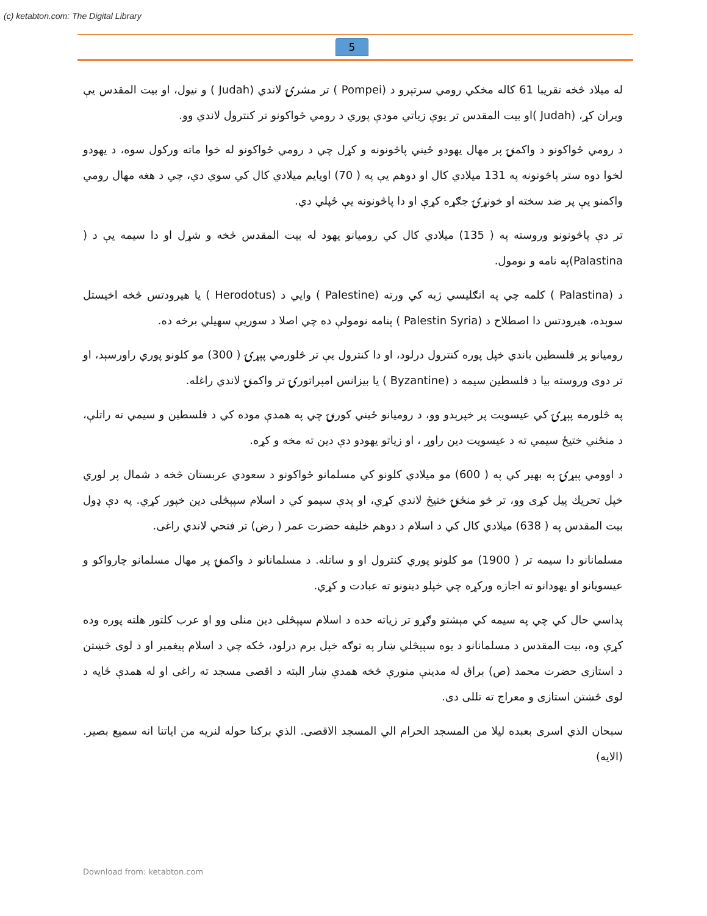(c) ketabton.com: The Digital Library
5
له میلاد څخه تقریبا 61 کاله مخکي رومي سرتېرو د (Pompei ) تر مشرۍ لاندي (Judah ) و نیول، او بیت المقدس یې ویران کړ، (Judah )او بیت المقدس تر یوې زیاتي مودې پوري د رومي ځواکونو تر کنترول لاندي وو.
د رومي ځواکونو د واکمنۍ پر مهال یهودو ځیني پاڅونونه و کړل چي د رومي ځواکونو له خوا ماته ورکول سوه، د یهودو لخوا دوه ستر پاڅونونه په 131 میلادي کال او دوهم یې په ( 70) اویایم میلادي کال کي سوي دي، چي د هغه مهال رومي واکمنو یې پر ضد سخته او خونړۍ جګړه کړې او دا پاڅونونه یې ځپلي دي.
تر دې پاڅونونو وروسته په ( 135) میلادي کال کي رومیانو یهود له بیت المقدس څخه و شړل او دا سیمه یې د ( Palastina)په نامه و نومول.
د (Palastina ) کلمه چي په انګلیسي ژبه کي ورته (Palestine ) وایي د (Herodotus ) یا هیرودتس څخه اخیستل سوېده، هیرودتس دا اصطلاح د (Palestin Syria ) پنامه نومولې ده چي اصلا د سوریې سهیلي برخه ده.
رومیانو پر فلسطین باندي خپل پوره کنترول درلود، او دا کنترول یې تر څلورمي پېړۍ ( 300) مو کلونو پوري راورسېد، او تر دوی وروسته بیا د فلسطین سیمه د (Byzantine ) یا بیزانس امپراتورۍ تر واکمنۍ لاندي راغله.
په څلورمه پېړۍ کي عیسویت پر خپرېدو وو، د رومیانو ځیني کورنۍ چي په همدې موده کي د فلسطین و سیمي ته راتلې، د منځني ختیځ سیمي ته د عیسویت دین راوړ ، او زیاتو یهودو دې دین ته مخه و کړه.
د اوومي پېړۍ په بهیر کي په ( 600) مو میلادي کلونو کي مسلمانو ځواکونو د سعودي عربستان څخه د شمال پر لوري خپل تحریك پیل کړی وو، تر څو منځنۍ ختیځ لاندي کړي، او پدې سیمو کي د اسلام سپېڅلی دین خپور کړي. په دې ډول بیت المقدس په ( 638) میلادي کال کي د اسلام د دوهم خلیفه حضرت عمر ( رض) تر فتحي لاندي راغی.
مسلمانانو دا سیمه تر ( 1900) مو کلونو پوري کنترول او و ساتله. د مسلمانانو د واکمنۍ پر مهال مسلمانو چارواکو و عیسویانو او یهودانو ته اجازه ورکړه چي خپلو دینونو ته عبادت و کړي.
پداسي حال کي چي په سیمه کي مېشتو وګړو تر زیاته حده د اسلام سپېڅلی دین منلی وو او عرب کلتور هلته پوره وده کړې وه، بیت المقدس د مسلمانانو د یوه سپېڅلي ښار په توګه خپل برم درلود، ځکه چي د اسلام پیغمبر او د لوی څښتن د استازی حضرت محمد (ص) براق له مدینې منورې څخه همدې ښار البته د اقصی مسجد ته راغی او له همدې ځایه د لوی څښتن استازی و معراج ته تللی دی.
سبحان الذي اسری بعبده لیلا من المسجد الحرام الي المسجد الاقصی. الذي برکنا حوله لنریه من ایاتنا انه سمیع بصیر. (الایه)
Download from: ketabton.com